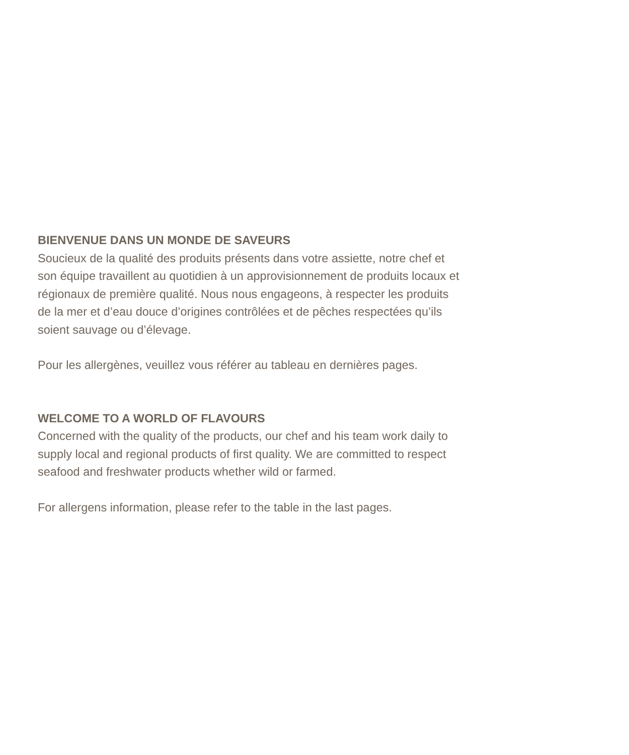BIENVENUE DANS UN MONDE DE SAVEURS
Soucieux de la qualité des produits présents dans votre assiette, notre chef et
son équipe travaillent au quotidien à un approvisionnement de produits locaux et
régionaux de première qualité. Nous nous engageons, à respecter les produits
de la mer et d’eau douce d’origines contrôlées et de pêches respectées qu’ils
soient sauvage ou d’élevage.
Pour les allergènes, veuillez vous référer au tableau en dernières pages.
WELCOME TO A WORLD OF FLAVOURS
Concerned with the quality of the products, our chef and his team work daily to
supply local and regional products of first quality. We are committed to respect
seafood and freshwater products whether wild or farmed.
For allergens information, please refer to the table in the last pages.